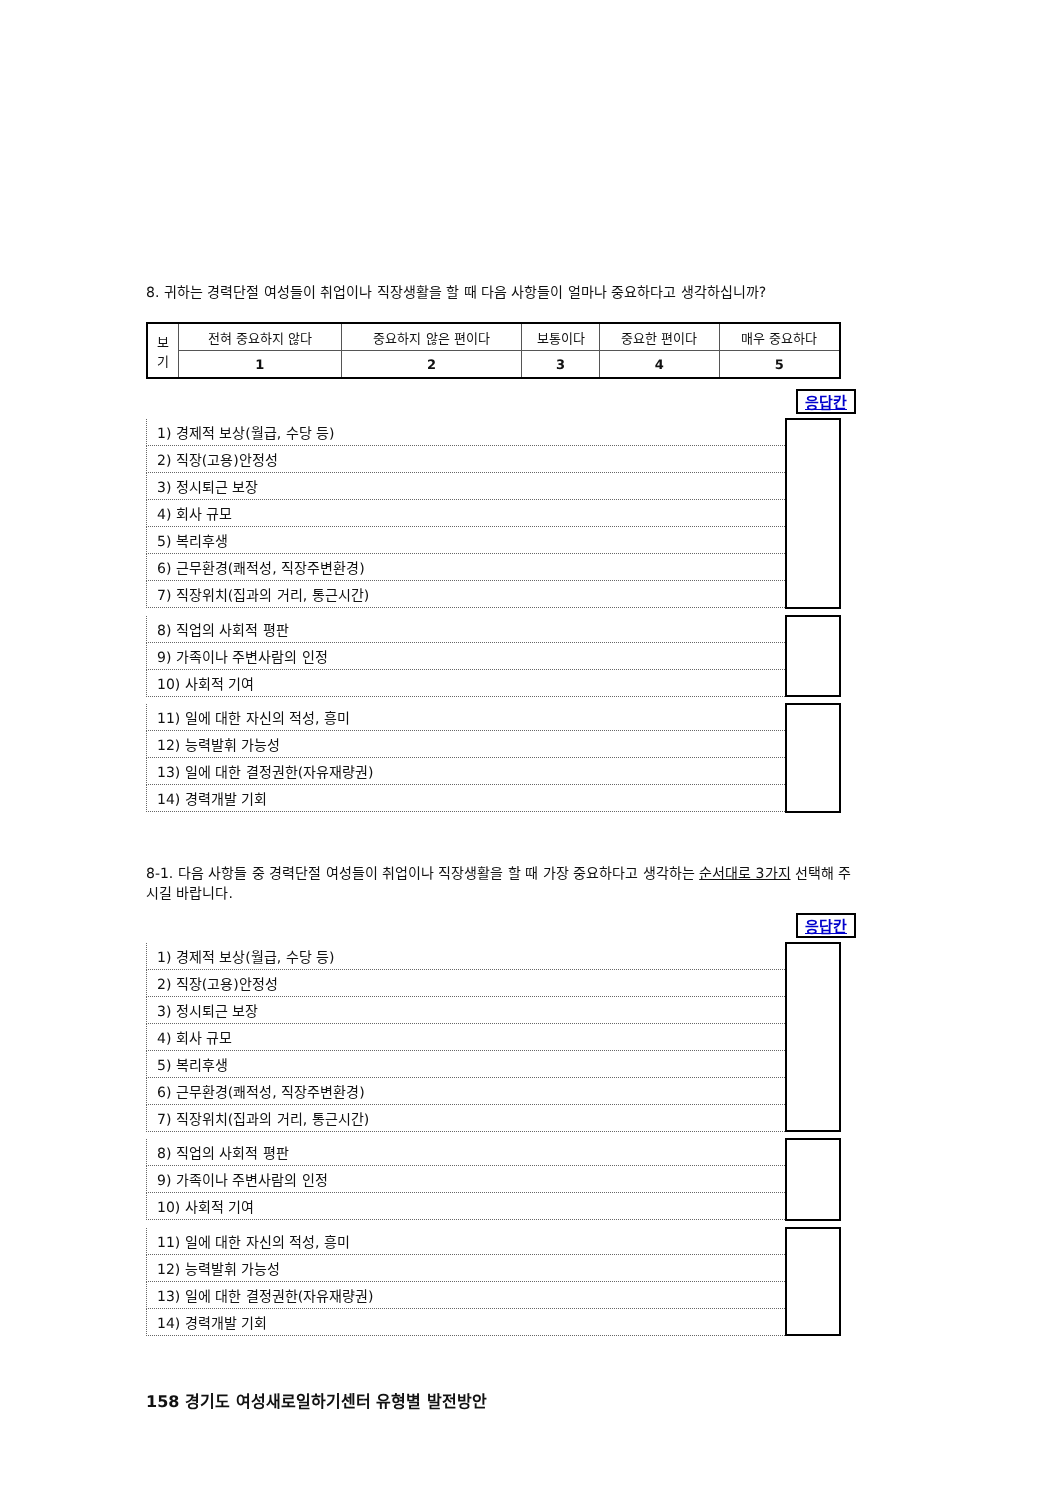8. 귀하는 경력단절 여성들이 취업이나 직장생활을 할 때 다음 사항들이 얼마나 중요하다고 생각하십니까?
| 보 기 | 전혀 중요하지 않다 | 중요하지 않은 편이다 | 보통이다 | 중요한 편이다 | 매우 중요하다 |
| | 1 | 2 | 3 | 4 | 5 |
응답칸
| 1) 경제적 보상(월급, 수당 등) | |
| 2) 직장(고용)안정성 | |
| 3) 정시퇴근 보장 | |
| 4) 회사 규모 | |
| 5) 복리후생 | |
| 6) 근무환경(쾌적성, 직장주변환경) | |
| 7) 직장위치(집과의 거리, 통근시간) | |
| 8) 직업의 사회적 평판 | |
| 9) 가족이나 주변사람의 인정 | |
| 10) 사회적 기여 | |
| 11) 일에 대한 자신의 적성, 흥미 | |
| 12) 능력발휘 가능성 | |
| 13) 일에 대한 결정권한(자유재량권) | |
| 14) 경력개발 기회 | |
8-1. 다음 사항들 중 경력단절 여성들이 취업이나 직장생활을 할 때 가장 중요하다고 생각하는 순서대로 3가지 선택해 주시길 바랍니다.
응답칸
| 1) 경제적 보상(월급, 수당 등) | |
| 2) 직장(고용)안정성 | |
| 3) 정시퇴근 보장 | |
| 4) 회사 규모 | |
| 5) 복리후생 | |
| 6) 근무환경(쾌적성, 직장주변환경) | |
| 7) 직장위치(집과의 거리, 통근시간) | |
| 8) 직업의 사회적 평판 | |
| 9) 가족이나 주변사람의 인정 | |
| 10) 사회적 기여 | |
| 11) 일에 대한 자신의 적성, 흥미 | |
| 12) 능력발휘 가능성 | |
| 13) 일에 대한 결정권한(자유재량권) | |
| 14) 경력개발 기회 | |
158 경기도 여성새로일하기센터 유형별 발전방안